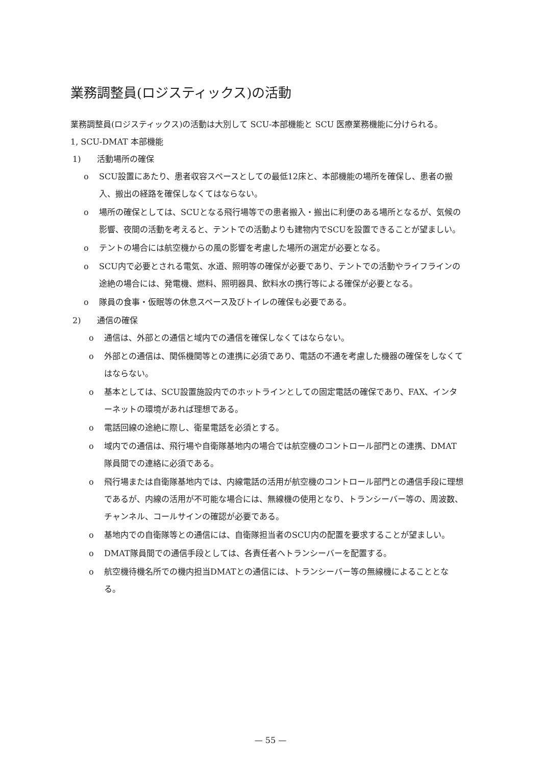業務調整員(ロジスティックス)の活動
業務調整員(ロジスティックス)の活動は大別して SCU-本部機能と SCU 医療業務機能に分けられる。
1, SCU-DMAT 本部機能
1)　　活動場所の確保
o SCU設置にあたり、患者収容スペースとしての最低12床と、本部機能の場所を確保し、患者の搬入、搬出の経路を確保しなくてはならない。
o 場所の確保としては、SCUとなる飛行場等での患者搬入・搬出に利便のある場所となるが、気候の影響、夜間の活動を考えると、テントでの活動よりも建物内でSCUを設置できることが望ましい。
o テントの場合には航空機からの風の影響を考慮した場所の選定が必要となる。
o SCU内で必要とされる電気、水道、照明等の確保が必要であり、テントでの活動やライフラインの途絶の場合には、発電機、燃料、照明器具、飲料水の携行等による確保が必要となる。
o 隊員の食事・仮眠等の休息スペース及びトイレの確保も必要である。
2)　　通信の確保
o 通信は、外部との通信と域内での通信を確保しなくてはならない。
o 外部との通信は、関係機関等との連携に必須であり、電話の不通を考慮した機器の確保をしなくてはならない。
o 基本としては、SCU設置施設内でのホットラインとしての固定電話の確保であり、FAX、インターネットの環境があれば理想である。
o 電話回線の途絶に際し、衛星電話を必須とする。
o 域内での通信は、飛行場や自衛隊基地内の場合では航空機のコントロール部門との連携、DMAT隊員間での連絡に必須である。
o 飛行場または自衛隊基地内では、内線電話の活用が航空機のコントロール部門との通信手段に理想であるが、内線の活用が不可能な場合には、無線機の使用となり、トランシーバー等の、周波数、チャンネル、コールサインの確認が必要である。
o 基地内での自衛隊等との通信には、自衛隊担当者のSCU内の配置を要求することが望ましい。
o DMAT隊員間での通信手段としては、各責任者へトランシーバーを配置する。
o 航空機待機名所での機内担当DMATとの通信には、トランシーバー等の無線機によることとなる。
— 55 —